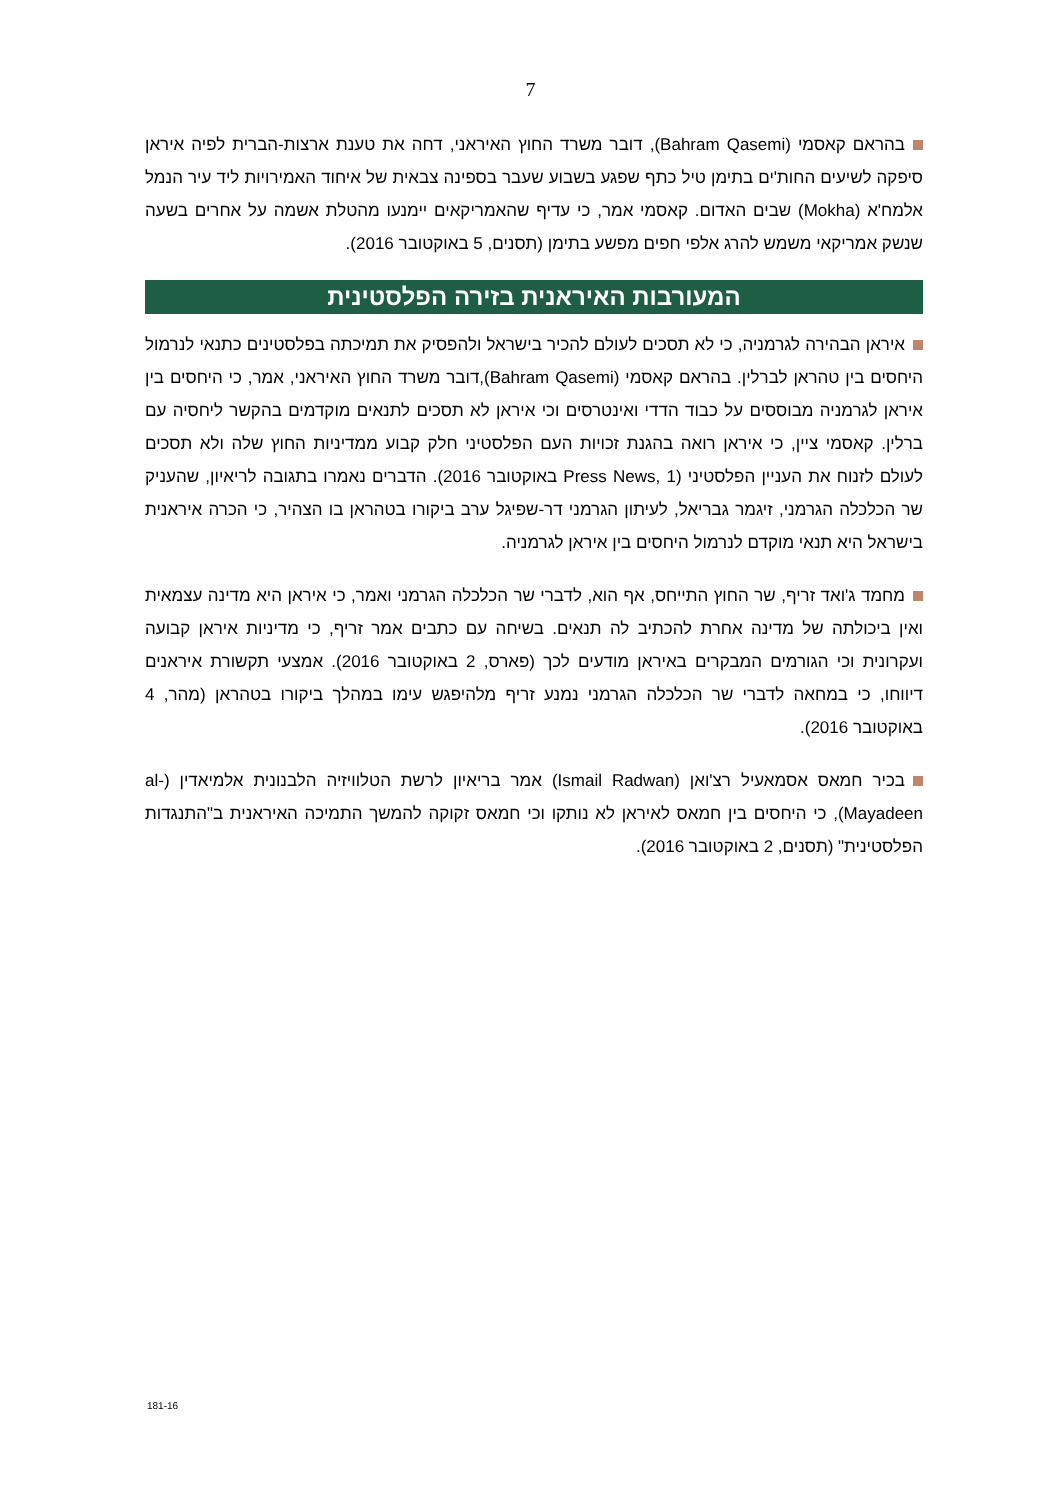7
בהראם קאסמי (Bahram Qasemi), דובר משרד החוץ האיראני, דחה את טענת ארצות-הברית לפיה איראן סיפקה לשיעים החות'ים בתימן טיל כתף שפגע בשבוע שעבר בספינה צבאית של איחוד האמירויות ליד עיר הנמל אלמח'א (Mokha) שבים האדום. קאסמי אמר, כי עדיף שהאמריקאים יימנעו מהטלת אשמה על אחרים בשעה שנשק אמריקאי משמש להרג אלפי חפים מפשע בתימן (תסנים, 5 באוקטובר 2016).
המעורבות האיראנית בזירה הפלסטינית
איראן הבהירה לגרמניה, כי לא תסכים לעולם להכיר בישראל ולהפסיק את תמיכתה בפלסטינים כתנאי לנרמול היחסים בין טהראן לברלין. בהראם קאסמי (Bahram Qasemi),דובר משרד החוץ האיראני, אמר, כי היחסים בין איראן לגרמניה מבוססים על כבוד הדדי ואינטרסים וכי איראן לא תסכים לתנאים מוקדמים בהקשר ליחסיה עם ברלין. קאסמי ציין, כי איראן רואה בהגנת זכויות העם הפלסטיני חלק קבוע ממדיניות החוץ שלה ולא תסכים לעולם לזנוח את העניין הפלסטיני (Press News, 1 באוקטובר 2016). הדברים נאמרו בתגובה לריאיון, שהעניק שר הכלכלה הגרמני, זיגמר גבריאל, לעיתון הגרמני דר-שפיגל ערב ביקורו בטהראן בו הצהיר, כי הכרה איראנית בישראל היא תנאי מוקדם לנרמול היחסים בין איראן לגרמניה.
מחמד ג'ואד זריף, שר החוץ התייחס, אף הוא, לדברי שר הכלכלה הגרמני ואמר, כי איראן היא מדינה עצמאית ואין ביכולתה של מדינה אחרת להכתיב לה תנאים. בשיחה עם כתבים אמר זריף, כי מדיניות איראן קבועה ועקרונית וכי הגורמים המבקרים באיראן מודעים לכך (פארס, 2 באוקטובר 2016). אמצעי תקשורת איראנים דיווחו, כי במחאה לדברי שר הכלכלה הגרמני נמנע זריף מלהיפגש עימו במהלך ביקורו בטהראן (מהר, 4 באוקטובר 2016).
בכיר חמאס אסמאעיל רצ'ואן (Ismail Radwan) אמר בריאיון לרשת הטלוויזיה הלבנונית אלמיאדין (al-Mayadeen), כי היחסים בין חמאס לאיראן לא נותקו וכי חמאס זקוקה להמשך התמיכה האיראנית ב"התנגדות הפלסטינית" (תסנים, 2 באוקטובר 2016).
181-16